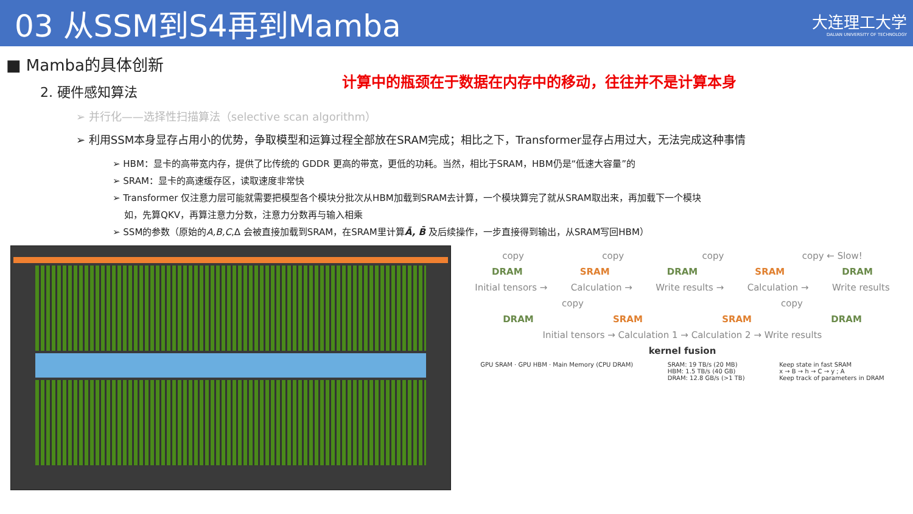03 从SSM到S4再到Mamba
大连理工大学
DALIAN UNIVERSITY OF TECHNOLOGY
■ Mamba的具体创新
计算中的瓶颈在于数据在内存中的移动，往往并不是计算本身
2. 硬件感知算法
➢ 并行化——选择性扫描算法（selective scan algorithm）
➢ 利用SSM本身显存占用小的优势，争取模型和运算过程全部放在SRAM完成；相比之下，Transformer显存占用过大，无法完成这种事情
➢ HBM：显卡的高带宽内存，提供了比传统的 GDDR 更高的带宽，更低的功耗。当然，相比于SRAM，HBM仍是“低速大容量”的
➢ SRAM：显卡的高速缓存区，读取速度非常快
➢ Transformer 仅注意力层可能就需要把模型各个模块分批次从HBM加载到SRAM去计算，一个模块算完了就从SRAM取出来，再加载下一个模块
如，先算QKV，再算注意力分数，注意力分数再与输入相乘
➢ SSM的参数（原始的A,B,C,Δ 会被直接加载到SRAM，在SRAM里计算Ā, B̄ 及后续操作，一步直接得到输出，从SRAM写回HBM）
copy copy copy copy ← Slow!
DRAM SRAM DRAM SRAM DRAM
Initial tensors → Calculation → Write results → Calculation → Write results
copy copy
DRAM SRAM SRAM DRAM
Initial tensors → Calculation 1 → Calculation 2 → Write results
kernel fusion
GPU SRAM · GPU HBM · Main Memory (CPU DRAM) SRAM: 19 TB/s (20 MB)
HBM: 1.5 TB/s (40 GB)
DRAM: 12.8 GB/s (>1 TB) Keep state in fast SRAM
x → B → h → C → y ; A
Keep track of parameters in DRAM